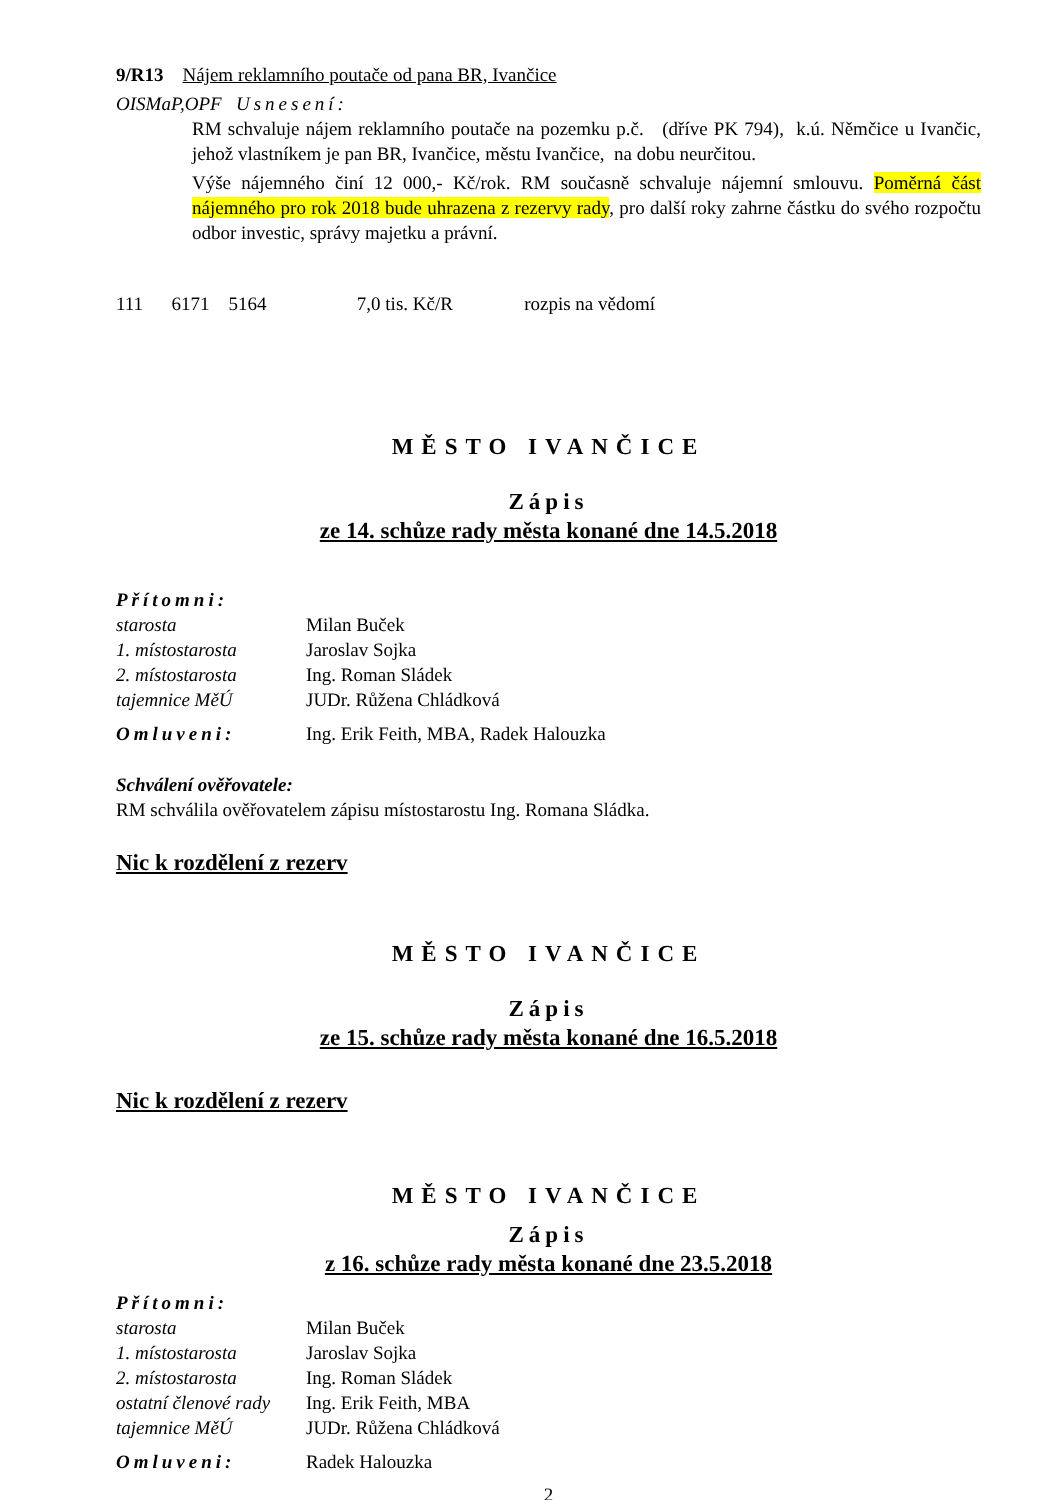9/R13 Nájem reklamního poutače od pana BR, Ivančice
OISMaP,OPF Usnesení:
RM schvaluje nájem reklamního poutače na pozemku p.č. (dříve PK 794), k.ú. Němčice u Ivančic, jehož vlastníkem je pan BR, Ivančice, městu Ivančice, na dobu neurčitou.
Výše nájemného činí 12 000,- Kč/rok. RM současně schvaluje nájemní smlouvu. Poměrná část nájemného pro rok 2018 bude uhrazena z rezervy rady, pro další roky zahrne částku do svého rozpočtu odbor investic, správy majetku a právní.
111 6171 5164 7,0 tis. Kč/R rozpis na vědomí
MĚSTO IVANČICE
Zápis
ze 14. schůze rady města konané dne 14.5.2018
Přítomni:
| starosta | Milan Buček |
| 1. místostarosta | Jaroslav Sojka |
| 2. místostarosta | Ing. Roman Sládek |
| tajemnice MěÚ | JUDr. Růžena Chládková |
| Omluveni: | Ing. Erik Feith, MBA, Radek Halouzka |
Schválení ověřovatele:
RM schválila ověřovatelem zápisu místostarostu Ing. Romana Sládka.
Nic k rozdělení z rezerv
MĚSTO IVANČICE
Zápis
ze 15. schůze rady města konané dne 16.5.2018
Nic k rozdělení z rezerv
MĚSTO IVANČICE
Zápis
z 16. schůze rady města konané dne 23.5.2018
Přítomni:
| starosta | Milan Buček |
| 1. místostarosta | Jaroslav Sojka |
| 2. místostarosta | Ing. Roman Sládek |
| ostatní členové rady | Ing. Erik Feith, MBA |
| tajemnice MěÚ | JUDr. Růžena Chládková |
| Omluveni: | Radek Halouzka |
2